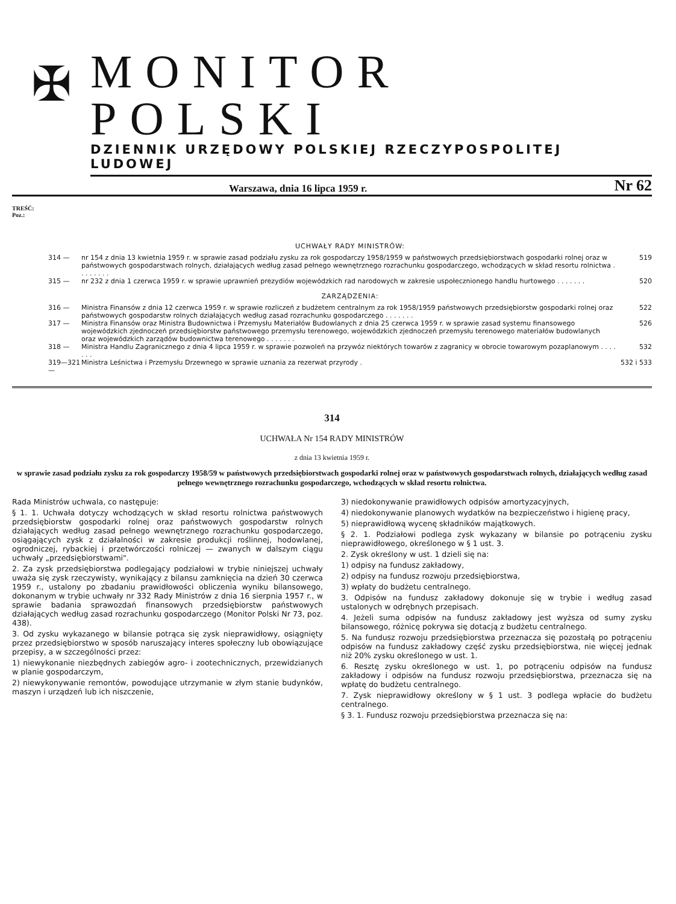✠
MONITOR POLSKI
DZIENNIK URZĘDOWY POLSKIEJ RZECZYPOSPOLITEJ LUDOWEJ
Warszawa, dnia 16 lipca 1959 r. Nr 62
TREŚĆ:
Poz.:
UCHWAŁY RADY MINISTRÓW:
314 — nr 154 z dnia 13 kwietnia 1959 r. w sprawie zasad podziału zysku za rok gospodarczy 1958/1959 w państwowych przedsiębiorstwach gospodarki rolnej oraz w państwowych gospodarstwach rolnych, działających według zasad pełnego wewnętrznego rozrachunku gospodarczego, wchodzących w skład resortu rolnictwa . . . . . . . . 519
315 — nr 232 z dnia 1 czerwca 1959 r. w sprawie uprawnień prezydiów wojewódzkich rad narodowych w zakresie uspołecznionego handlu hurtowego . . . . . . . 520
ZARZĄDZENIA:
316 — Ministra Finansów z dnia 12 czerwca 1959 r. w sprawie rozliczeń z budżetem centralnym za rok 1958/1959 państwowych przedsiębiorstw gospodarki rolnej oraz państwowych gospodarstw rolnych działających według zasad rozrachunku gospodarczego . . . . . . . 522
317 — Ministra Finansów oraz Ministra Budownictwa i Przemysłu Materiałów Budowlanych z dnia 25 czerwca 1959 r. w sprawie zasad systemu finansowego wojewódzkich zjednoczeń przedsiębiorstw państwowego przemysłu terenowego, wojewódzkich zjednoczeń przemysłu terenowego materiałów budowlanych oraz wojewódzkich zarządów budownictwa terenowego . . . . . . . 526
318 — Ministra Handlu Zagranicznego z dnia 4 lipca 1959 r. w sprawie pozwoleń na przywóz niektórych towarów z zagranicy w obrocie towarowym pozaplanowym . . . . . . . 532
319—321 — Ministra Leśnictwa i Przemysłu Drzewnego w sprawie uznania za rezerwat przyrody . 532 i 533
314
UCHWAŁA Nr 154 RADY MINISTRÓW
z dnia 13 kwietnia 1959 r.
w sprawie zasad podziału zysku za rok gospodarczy 1958/59 w państwowych przedsiębiorstwach gospodarki rolnej oraz w państwowych gospodarstwach rolnych, działających według zasad pełnego wewnętrznego rozrachunku gospodarczego, wchodzących w skład resortu rolnictwa.
Rada Ministrów uchwala, co następuje:
§ 1. 1. Uchwała dotyczy wchodzących w skład resortu rolnictwa państwowych przedsiębiorstw gospodarki rolnej oraz państwowych gospodarstw rolnych działających według zasad pełnego wewnętrznego rozrachunku gospodarczego, osiągających zysk z działalności w zakresie produkcji roślinnej, hodowlanej, ogrodniczej, rybackiej i przetwórczości rolniczej — zwanych w dalszym ciągu uchwały „przedsiębiorstwami".
2. Za zysk przedsiębiorstwa podlegający podziałowi w trybie niniejszej uchwały uważa się zysk rzeczywisty, wynikający z bilansu zamknięcia na dzień 30 czerwca 1959 r., ustalony po zbadaniu prawidłowości obliczenia wyniku bilansowego, dokonanym w trybie uchwały nr 332 Rady Ministrów z dnia 16 sierpnia 1957 r., w sprawie badania sprawozdań finansowych przedsiębiorstw państwowych działających według zasad rozrachunku gospodarczego (Monitor Polski Nr 73, poz. 438).
3. Od zysku wykazanego w bilansie potrąca się zysk nieprawidłowy, osiągnięty przez przedsiębiorstwo w sposób naruszający interes społeczny lub obowiązujące przepisy, a w szczególności przez:
1) niewykonanie niezbędnych zabiegów agro- i zootechnicznych, przewidzianych w planie gospodarczym,
2) niewykonywanie remontów, powodujące utrzymanie w złym stanie budynków, maszyn i urządzeń lub ich niszczenie,
3) niedokonywanie prawidłowych odpisów amortyzacyjnych,
4) niedokonywanie planowych wydatków na bezpieczeństwo i higienę pracy,
5) nieprawidłową wycenę składników majątkowych.
§ 2. 1. Podziałowi podlega zysk wykazany w bilansie po potrąceniu zysku nieprawidłowego, określonego w § 1 ust. 3.
2. Zysk określony w ust. 1 dzieli się na:
1) odpisy na fundusz zakładowy,
2) odpisy na fundusz rozwoju przedsiębiorstwa,
3) wpłaty do budżetu centralnego.
3. Odpisów na fundusz zakładowy dokonuje się w trybie i według zasad ustalonych w odrębnych przepisach.
4. Jeżeli suma odpisów na fundusz zakładowy jest wyższa od sumy zysku bilansowego, różnicę pokrywa się dotacją z budżetu centralnego.
5. Na fundusz rozwoju przedsiębiorstwa przeznacza się pozostałą po potrąceniu odpisów na fundusz zakładowy część zysku przedsiębiorstwa, nie więcej jednak niż 20% zysku określonego w ust. 1.
6. Resztę zysku określonego w ust. 1, po potrąceniu odpisów na fundusz zakładowy i odpisów na fundusz rozwoju przedsiębiorstwa, przeznacza się na wpłatę do budżetu centralnego.
7. Zysk nieprawidłowy określony w § 1 ust. 3 podlega wpłacie do budżetu centralnego.
§ 3. 1. Fundusz rozwoju przedsiębiorstwa przeznacza się na: